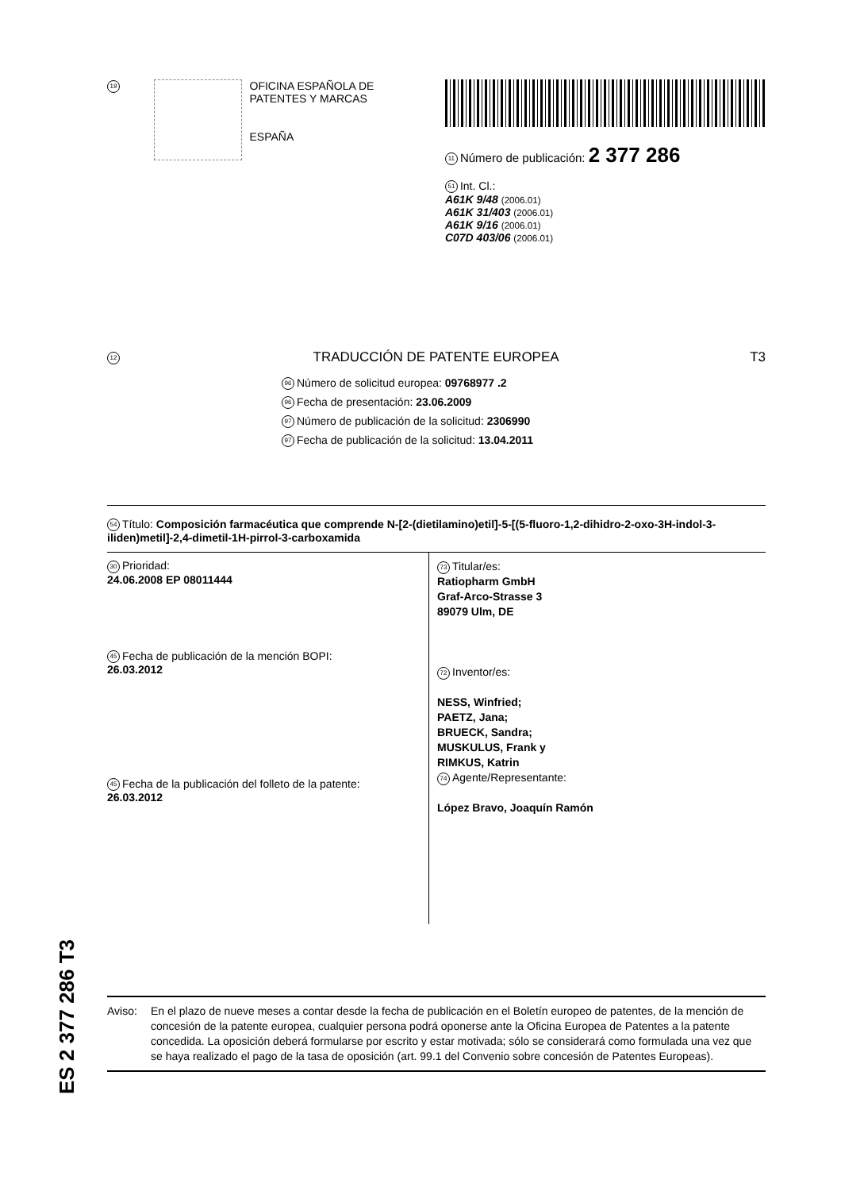19
OFICINA ESPAÑOLA DE
PATENTES Y MARCAS
ESPAÑA
11 Número de publicación: 2 377 286
51 Int. Cl.:
A61K 9/48 (2006.01)
A61K 31/403 (2006.01)
A61K 9/16 (2006.01)
C07D 403/06 (2006.01)
12 TRADUCCIÓN DE PATENTE EUROPEA T3
96 Número de solicitud europea: 09768977 .2
96 Fecha de presentación: 23.06.2009
97 Número de publicación de la solicitud: 2306990
97 Fecha de publicación de la solicitud: 13.04.2011
54 Título: Composición farmacéutica que comprende N-[2-(dietilamino)etil]-5-[(5-fluoro-1,2-dihidro-2-oxo-3H-indol-3-iliden)metil]-2,4-dimetil-1H-pirrol-3-carboxamida
30 Prioridad:
24.06.2008 EP 08011444
45 Fecha de publicación de la mención BOPI:
26.03.2012
45 Fecha de la publicación del folleto de la patente:
26.03.2012
73 Titular/es:
Ratiopharm GmbH
Graf-Arco-Strasse 3
89079 Ulm, DE
72 Inventor/es:
NESS, Winfried;
PAETZ, Jana;
BRUECK, Sandra;
MUSKULUS, Frank y
RIMKUS, Katrin
74 Agente/Representante:
López Bravo, Joaquín Ramón
Aviso: En el plazo de nueve meses a contar desde la fecha de publicación en el Boletín europeo de patentes, de la mención de concesión de la patente europea, cualquier persona podrá oponerse ante la Oficina Europea de Patentes a la patente concedida. La oposición deberá formularse por escrito y estar motivada; sólo se considerará como formulada una vez que se haya realizado el pago de la tasa de oposición (art. 99.1 del Convenio sobre concesión de Patentes Europeas).
ES 2 377 286 T3